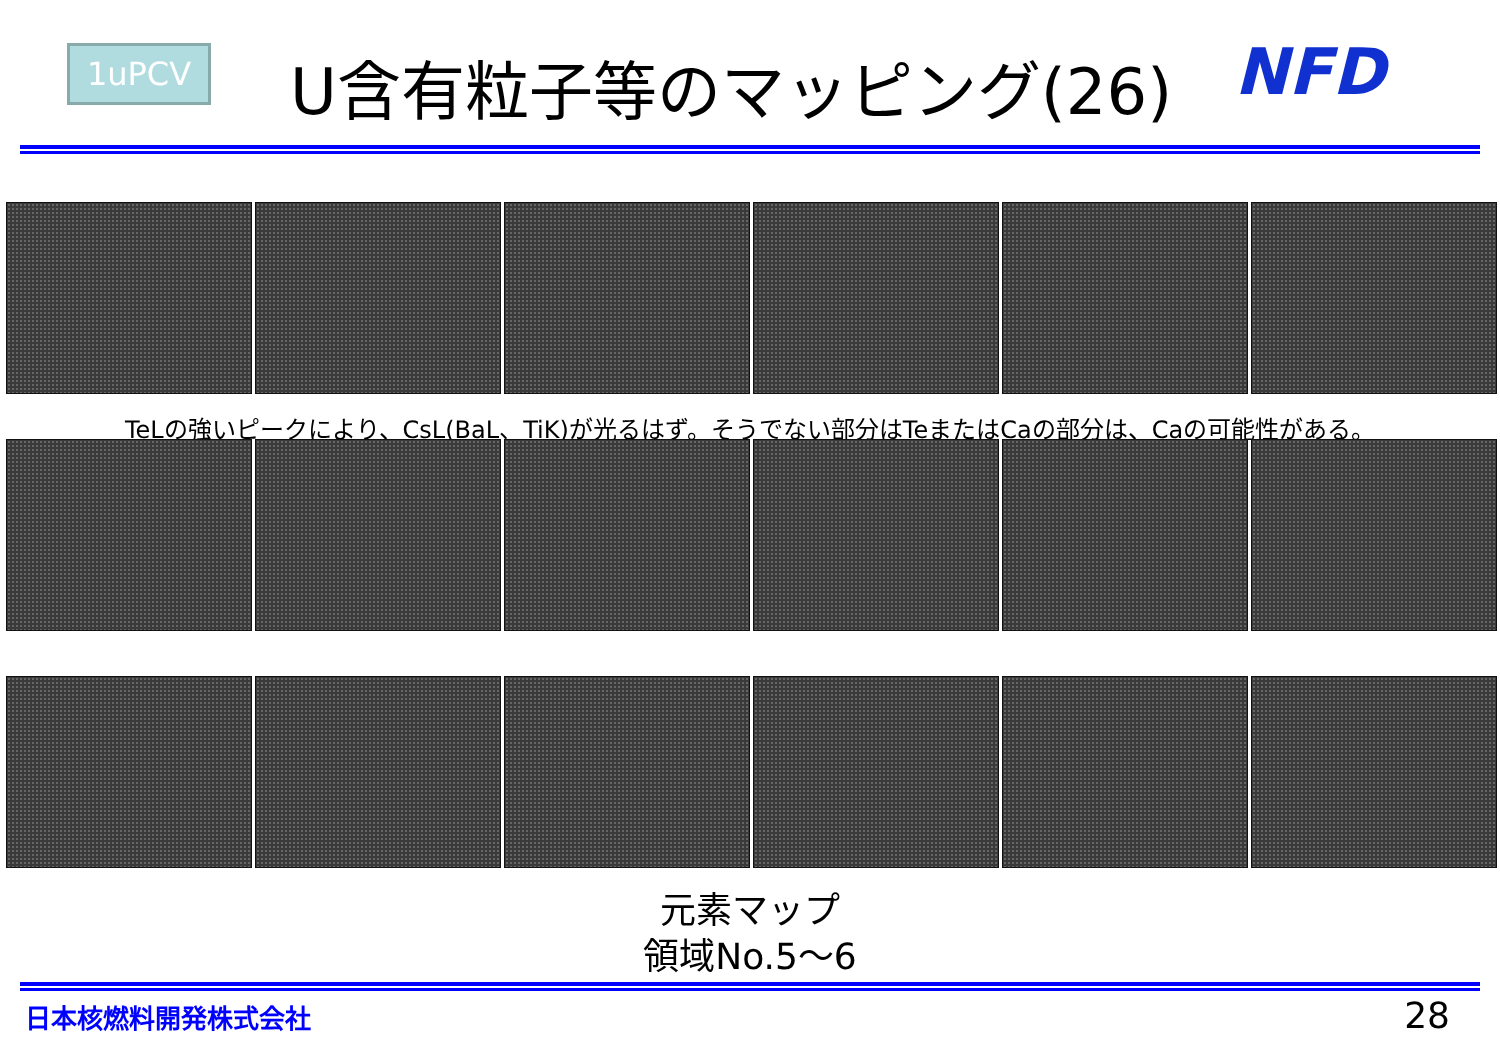1uPCV U含有粒子等のマッピング(26) NFD
TeLの強いピークにより、CsL(BaL、TiK)が光るはず。そうでない部分はTeまたはCaの部分は、Caの可能性がある。
元素マップ
領域No.5～6
日本核燃料開発株式会社 28